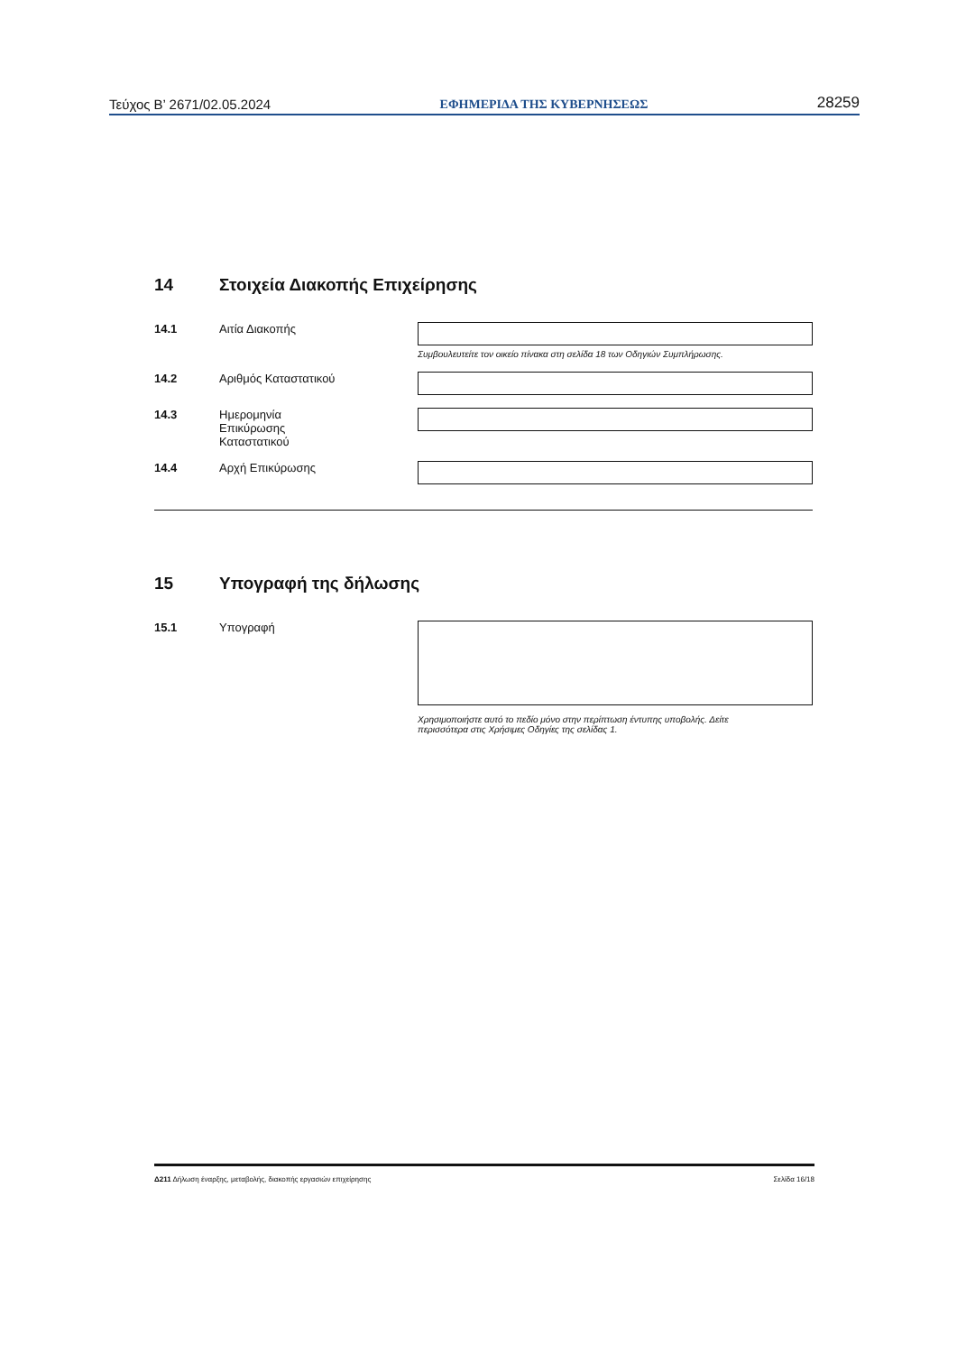Τεύχος B’ 2671/02.05.2024 ΕΦΗΜΕΡΙΔΑ ΤΗΣ ΚΥΒΕΡΝΗΣΕΩΣ 28259
14 Στοιχεία Διακοπής Επιχείρησης
14.1 Αιτία Διακοπής
Συμβουλευτείτε τον οικείο πίνακα στη σελίδα 18 των Οδηγιών Συμπλήρωσης.
14.2 Αριθμός Καταστατικού
14.3 Ημερομηνία
Επικύρωσης
Καταστατικού
14.4 Αρχή Επικύρωσης
15 Υπογραφή της δήλωσης
15.1 Υπογραφή
Χρησιμοποιήστε αυτό το πεδίο μόνο στην περίπτωση έντυπης υποβολής. Δείτε
περισσότερα στις Χρήσιμες Οδηγίες της σελίδας 1.
Δ211 Δήλωση έναρξης, μεταβολής, διακοπής εργασιών επιχείρησης Σελίδα 16/18